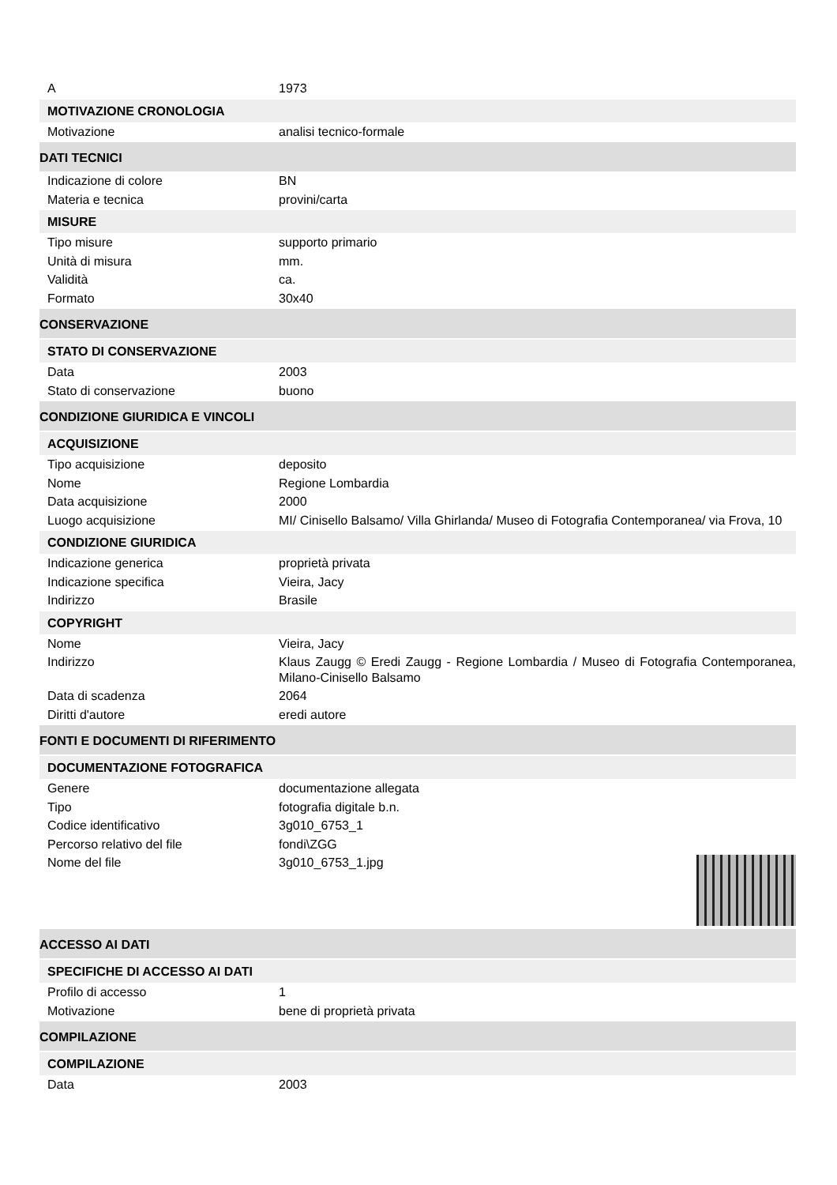A 1973
MOTIVAZIONE CRONOLOGIA
Motivazione analisi tecnico-formale
DATI TECNICI
Indicazione di colore BN
Materia e tecnica provini/carta
MISURE
Tipo misure supporto primario
Unità di misura mm.
Validità ca.
Formato 30x40
CONSERVAZIONE
STATO DI CONSERVAZIONE
Data 2003
Stato di conservazione buono
CONDIZIONE GIURIDICA E VINCOLI
ACQUISIZIONE
Tipo acquisizione deposito
Nome Regione Lombardia
Data acquisizione 2000
Luogo acquisizione MI/ Cinisello Balsamo/ Villa Ghirlanda/ Museo di Fotografia Contemporanea/ via Frova, 10
CONDIZIONE GIURIDICA
Indicazione generica proprietà privata
Indicazione specifica Vieira, Jacy
Indirizzo Brasile
COPYRIGHT
Nome Vieira, Jacy
Indirizzo Klaus Zaugg © Eredi Zaugg - Regione Lombardia / Museo di Fotografia Contemporanea, Milano-Cinisello Balsamo
Data di scadenza 2064
Diritti d'autore eredi autore
FONTI E DOCUMENTI DI RIFERIMENTO
DOCUMENTAZIONE FOTOGRAFICA
Genere documentazione allegata
Tipo fotografia digitale b.n.
Codice identificativo 3g010_6753_1
Percorso relativo del file fondi\ZGG
Nome del file 3g010_6753_1.jpg
ACCESSO AI DATI
SPECIFICHE DI ACCESSO AI DATI
Profilo di accesso 1
Motivazione bene di proprietà privata
COMPILAZIONE
COMPILAZIONE
Data 2003